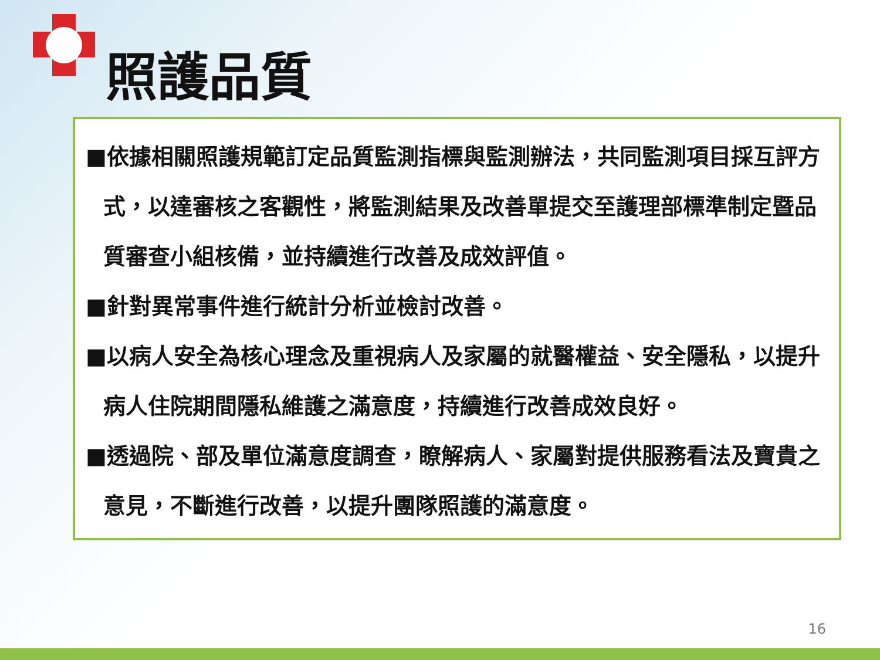照護品質
■依據相關照護規範訂定品質監測指標與監測辦法，共同監測項目採互評方式，以達審核之客觀性，將監測結果及改善單提交至護理部標準制定暨品質審查小組核備，並持續進行改善及成效評值。
■針對異常事件進行統計分析並檢討改善。
■以病人安全為核心理念及重視病人及家屬的就醫權益、安全隱私，以提升病人住院期間隱私維護之滿意度，持續進行改善成效良好。
■透過院、部及單位滿意度調查，瞭解病人、家屬對提供服務看法及寶貴之意見，不斷進行改善，以提升團隊照護的滿意度。
16